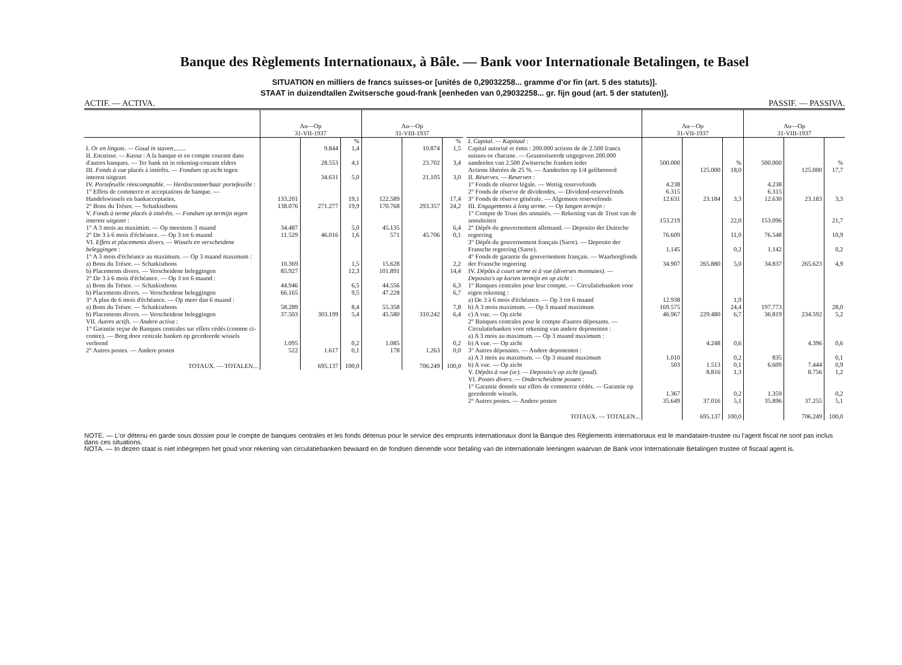Banque des Règlements Internationaux, à Bâle. — Bank voor Internationale Betalingen, te Basel
SITUATION en milliers de francs suisses-or [unités de 0,29032258... gramme d'or fin (art. 5 des statuts)].
STAAT in duizendtallen Zwitsersche goud-frank [eenheden van 0,29032258... gr. fijn goud (art. 5 der statuten)].
ACTIF. — ACTIVA. PASSIF. — PASSIVA.
| | Au—Op 31-VII-1937 | | | Au—Op 31-VIII-1937 | | |
| --- | --- | --- | --- | --- | --- | --- |
| I. Or en lingots. — Goud in staven ........ | | 9.844 | % 1,4 | | 10.874 | % 1,5 |
| II. Encaisse. — Kassa : A la banque et en compte courant dans d'autres banques. — Ter bank en in rekening-courant elders | | 28.553 | 4,1 | | 23.702 | 3,4 |
| III. Fonds à vue placés à intérêts. — Fondsen op zicht tegen interest uitgezet | | 34.631 | 5,0 | | 21.105 | 3,0 |
| IV. Portefeuille réescomptable. — Herdisconteerbaar portefeuille : 1° Effets de commerce et acceptations de banque. — Handelswissels en bankacceptaties. | 133.201 | | 19,1 | 122.589 | | 17,4 |
| 2° Bons du Trésor. — Schatkistbons | 138.076 | 271.277 | 19,9 | 170.768 | 293.357 | 24,2 |
| V. Fonds à terme placés à intérêts. — Fondsen op termijn tegen interest uitgezet : 1° A 3 mois au maximim. — Op meestens 3 maand | 34.487 | | 5,0 | 45.135 | | 6,4 |
| 2° De 3 à 6 mois d'échéance. — Op 3 tot 6 maand | 11.529 | 46.016 | 1,6 | 571 | 45.706 | 0,1 |
| VI. Effets et placements divers. — Wissels en verscheidene beleggingen : 1° A 3 mois d'échéance au maximum. — Op 3 maand maximum : a) Bons du Trésor. — Schatkistbons | 10.369 | | 1,5 | 15.628 | | 2,2 |
| b) Placements divers. — Verscheidene beleggingen | 85.927 | | 12,3 | 101.891 | | 14,4 |
| 2° De 3 à 6 mois d'échéance. — Op 3 tot 6 maand : a) Bons du Trésor. — Schatkistbons | 44.946 | | 6,5 | 44.556 | | 6,3 |
| b) Placements divers. — Verscheidene beleggingen | 66.165 | | 9,5 | 47.228 | | 6,7 |
| 3° A plus de 6 mois d'échéance. — Op meer dan 6 maand : a) Bons du Trésor. — Schatkistbons | 58.289 | | 8,4 | 55.358 | | 7,8 |
| b) Placements divers. — Verscheidene beleggingen | 37.503 | 303.199 | 5,4 | 45.580 | 310.242 | 6,4 |
| VII. Autres actifs. — Andere activa : 1° Garantie reçue de Banques centrales sur effets cédés (comme ci-contre). — Borg door centrale banken op gecedeerde wissels verleend | 1.095 | | 0,2 | 1.085 | | 0,2 |
| 2° Autres postes. — Andere posten | 522 | 1.617 | 0,1 | 178 | 1.263 | 0,0 |
| TOTAUX. — TOTALEN... | | 695.137 | 100,0 | | 706.249 | 100,0 |
| | Au—Op 31-VII-1937 | | | Au—Op 31-VIII-1937 | | |
| --- | --- | --- | --- | --- | --- | --- |
| I. Capital. — Kapitaal : Capital autorisé et émis : 200.000 actions de de 2.500 francs suisses-or chacune. — Geautoriseerde uitgegeven 200.000 aandeelen van 2.500 Zwitsersche franken ieder | 500.000 | | % | 500.000 | | % |
| Actions libérées de 25 %. — Aandeelen op 1/4 gelibereerd | | 125.000 | 18,0 | | 125.000 | 17,7 |
| II. Réserves. — Reserven : 1° Fonds de réserve légale. — Wettig reservefonds | 4.238 | | | 4.238 | | |
| 2° Fonds de réserve de dividendes. — Dividend-reservefonds | 6.315 | | | 6.315 | | |
| 3° Fonds de réserve générale. — Algemeen reservefonds | 12.631 | 23.184 | 3,3 | 12.630 | 23.183 | 3,3 |
| III. Engagements à long terme. — Op langen termijn : 1° Compte de Trust des annuités. — Rekening van de Trust van de annuïteiten | 153.219 | | 22,0 | 153.096 | | 21,7 |
| 2° Dépôt du gouvernement allemand. — Deposito der Duitsche regeering | 76.609 | | 11,0 | 76.548 | | 10,9 |
| 3° Dépôt du gouvernement français (Sarre). — Deposito der Fransche regeering (Sarre). | 1.145 | | 0,2 | 1.142 | | 0,2 |
| 4° Fonds de garantie du gouvernement français. — Waarborgfonds der Fransche regeering | 34.907 | 265.880 | 5,0 | 34.837 | 265.623 | 4,9 |
| IV. Dépôts à court terme et à vue (diverses monnaies). — Deposito's op korten termijn en op zicht : 1° Banques centrales pour leur compte. — Circulatiebanken voor eigen rekening : a) De 3 à 6 mois d'échéance. — Op 3 tot 6 maand | 12.938 | | 1,9 | | | |
| b) A 3 mois maximum. — Op 3 maand maximum | 169.575 | | 24,4 | 197.773 | | 28,0 |
| c) A vue. — Op zicht | 46.967 | 229.480 | 6,7 | 36.819 | 234.592 | 5,2 |
| 2° Banques centrales pour le compte d'autres déposants. — Circulatiebanken voor rekening van andere deponenten : a) A 3 mois au maximum. — Op 3 maand maximum : b) A vue. — Op zicht | | 4.248 | 0,6 | | 4.396 | 0,6 |
| 3° Autres déposants. — Andere deponenten : a) A 3 mois au maximum. — Op 3 maand maximum | 1.010 | | 0,2 | 835 | | 0,1 |
| b) A vue. — Op zicht | 503 | 1.513 | 0,1 | 6.609 | 7.444 | 0,9 |
| V. Dépôts à vue (or). — Deposito's op zicht (goud). | | 8.816 | 1,3 | | 8.756 | 1,2 |
| VI. Postes divers. — Onderscheidene posten : 1° Garantie donnée sur effets de commerce cédés. — Garantie op gecedeerde wissels. | 1.367 | | 0,2 | 1.359 | | 0,2 |
| 2° Autres postes. — Andere posten | 35.649 | 37.016 | 5,1 | 35.896 | 37.255 | 5,1 |
| TOTAUX. — TOTALEN... | | 695.137 | 100,0 | | 706.249 | 100,0 |
NOTE. — L'or détenu en garde sous dossier pour le compte de banques centrales et les fonds détenus pour le service des emprunts internationaux dont la Banque des Règlements internationaux est le mandataire-trustee ou l'agent fiscal ne sont pas inclus dans ces situations.
NOTA. — In dezen staat is niet inbegrepen het goud voor rekening van circulatiebanken bewaard en de fondsen dienende voor betaling van de internationale leeningen waarvan de Bank voor Internationale Betalingen trustee of fiscaal agent is.